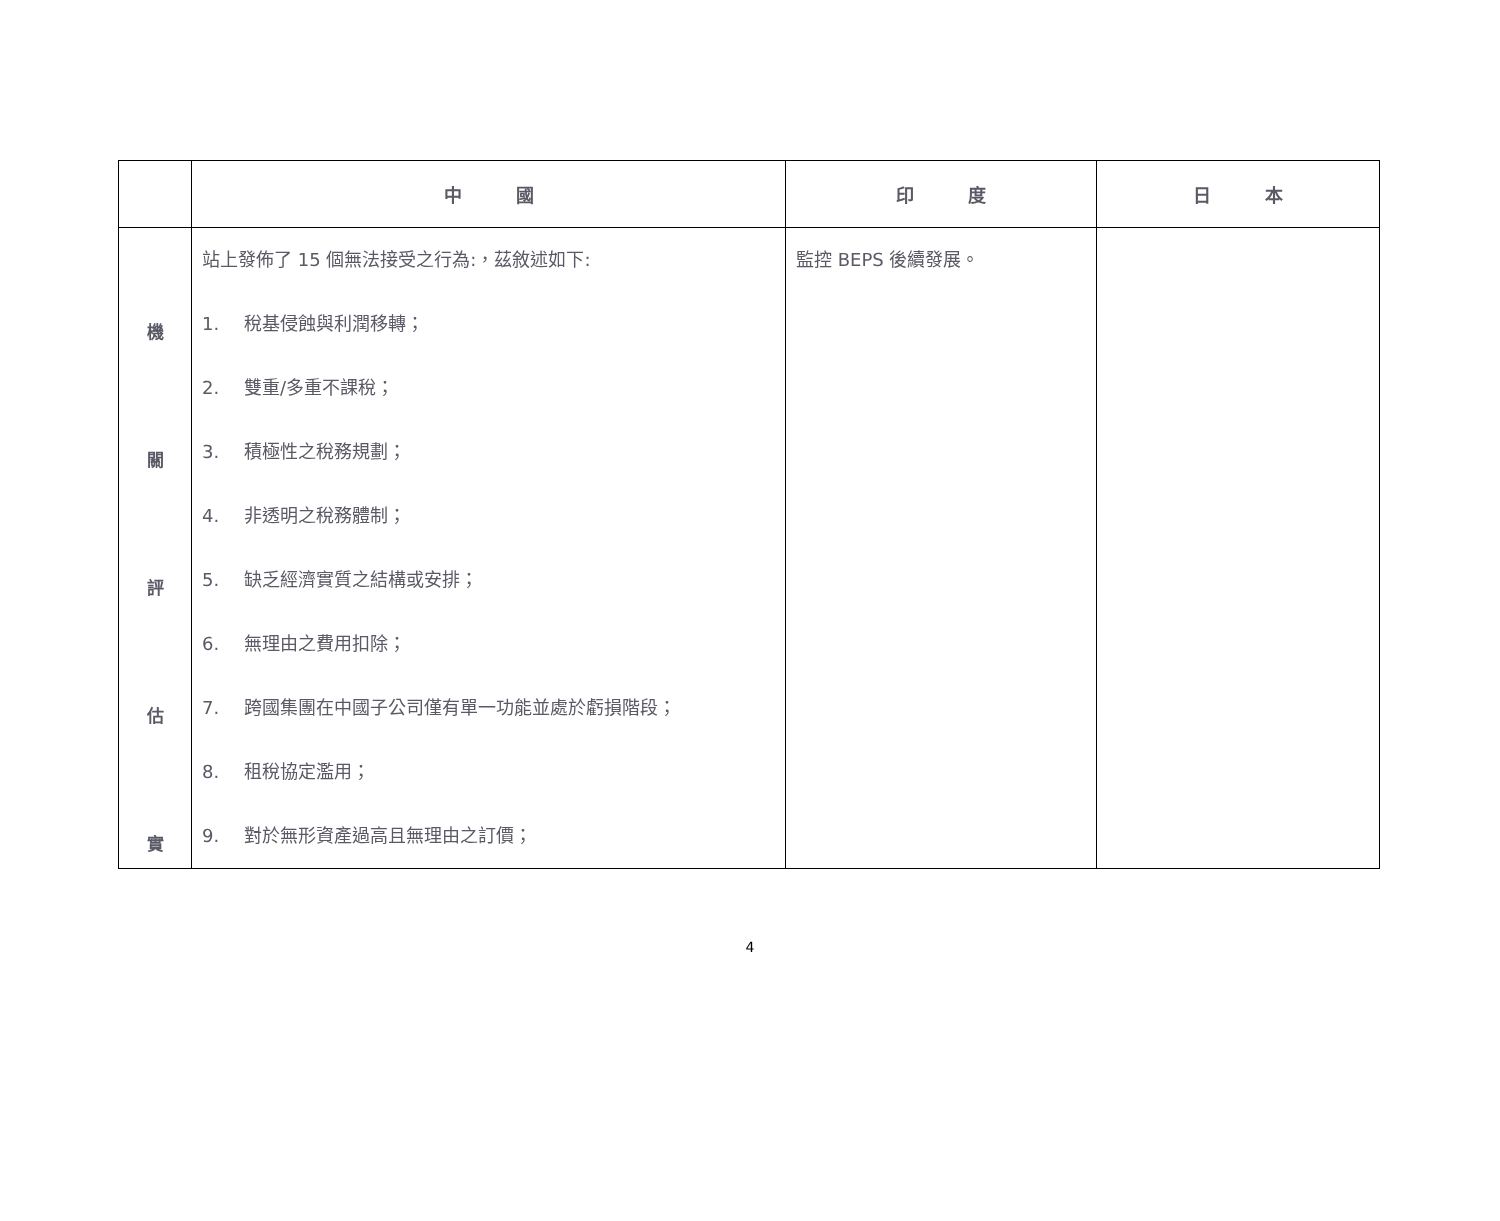| | 中 國 | 印 度 | 日 本 |
| --- | --- | --- | --- |
| 機 關 評 估 實 | 站上發佈了 15 個無法接受之行為:，茲敘述如下: 1. 稅基侵蝕與利潤移轉； 2. 雙重/多重不課稅； 3. 積極性之稅務規劃； 4. 非透明之稅務體制； 5. 缺乏經濟實質之結構或安排； 6. 無理由之費用扣除； 7. 跨國集團在中國子公司僅有單一功能並處於虧損階段； 8. 租稅協定濫用； 9. 對於無形資產過高且無理由之訂價； | 監控 BEPS 後續發展。 | |
4